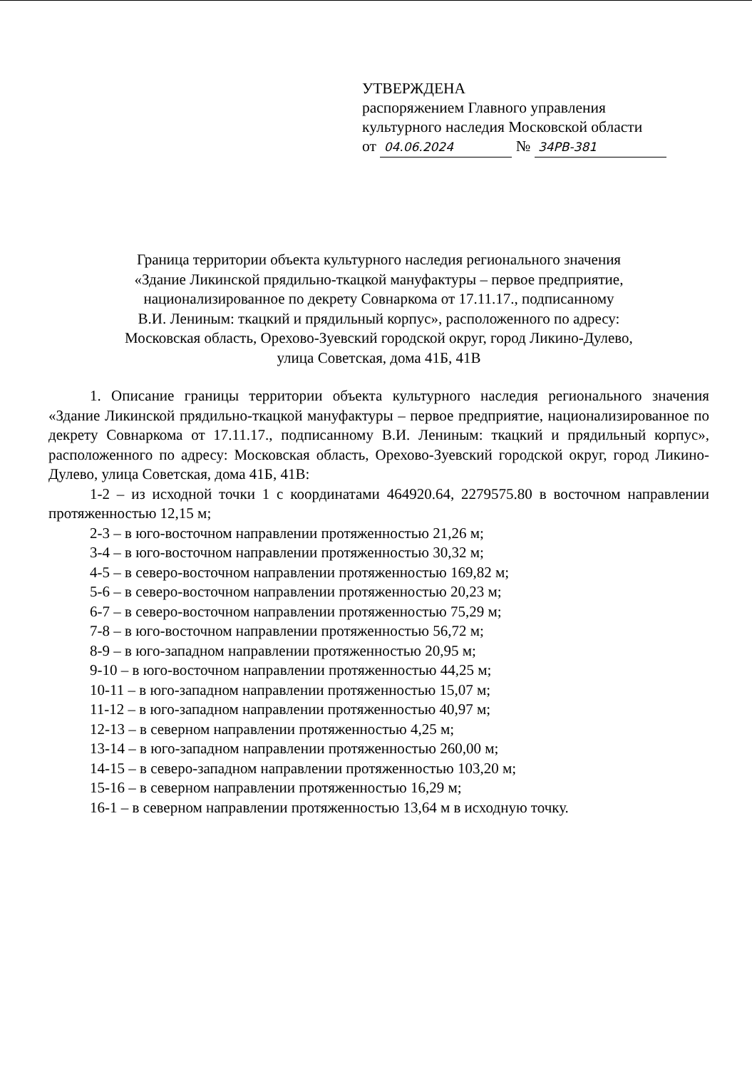УТВЕРЖДЕНА
распоряжением Главного управления
культурного наследия Московской области
от 04.06.2024 № 34РВ-381
Граница территории объекта культурного наследия регионального значения
«Здание Ликинской прядильно-ткацкой мануфактуры – первое предприятие,
национализированное по декрету Совнаркома от 17.11.17., подписанному
В.И. Лениным: ткацкий и прядильный корпус», расположенного по адресу:
Московская область, Орехово-Зуевский городской округ, город Ликино-Дулево,
улица Советская, дома 41Б, 41В
1. Описание границы территории объекта культурного наследия регионального значения «Здание Ликинской прядильно-ткацкой мануфактуры – первое предприятие, национализированное по декрету Совнаркома от 17.11.17., подписанному В.И. Лениным: ткацкий и прядильный корпус», расположенного по адресу: Московская область, Орехово-Зуевский городской округ, город Ликино-Дулево, улица Советская, дома 41Б, 41В:
1-2 – из исходной точки 1 с координатами 464920.64, 2279575.80 в восточном направлении протяженностью 12,15 м;
2-3 – в юго-восточном направлении протяженностью 21,26 м;
3-4 – в юго-восточном направлении протяженностью 30,32 м;
4-5 – в северо-восточном направлении протяженностью 169,82 м;
5-6 – в северо-восточном направлении протяженностью 20,23 м;
6-7 – в северо-восточном направлении протяженностью 75,29 м;
7-8 – в юго-восточном направлении протяженностью 56,72 м;
8-9 – в юго-западном направлении протяженностью 20,95 м;
9-10 – в юго-восточном направлении протяженностью 44,25 м;
10-11 – в юго-западном направлении протяженностью 15,07 м;
11-12 – в юго-западном направлении протяженностью 40,97 м;
12-13 – в северном направлении протяженностью 4,25 м;
13-14 – в юго-западном направлении протяженностью 260,00 м;
14-15 – в северо-западном направлении протяженностью 103,20 м;
15-16 – в северном направлении протяженностью 16,29 м;
16-1 – в северном направлении протяженностью 13,64 м в исходную точку.